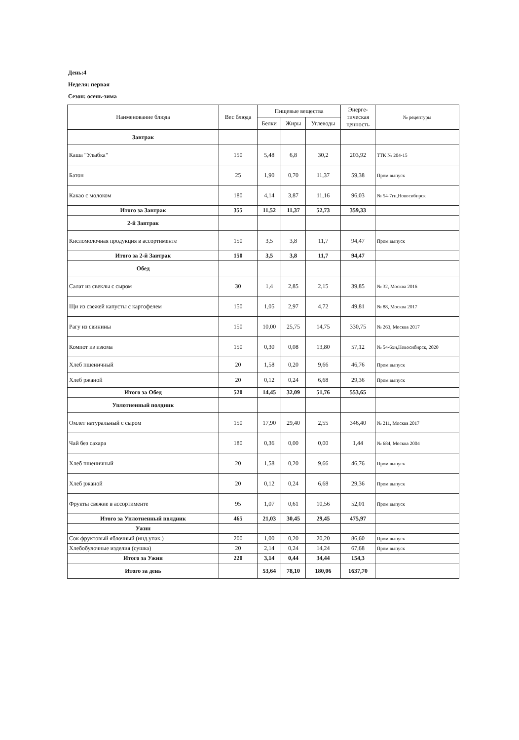День:4
Неделя: первая
Сезон: осень-зима
| Наименование блюда | Вес блюда | Пищевые вещества | | | Энерге- тическая ценность | № рецептуры |
| --- | --- | --- | --- | --- | --- | --- |
| | | Белки | Жиры | Углеводы | | |
| Завтрак | | | | | | |
| Каша "Улыбка" | 150 | 5,48 | 6,8 | 30,2 | 203,92 | ТТК № 204-15 |
| Батон | 25 | 1,90 | 0,70 | 11,37 | 59,38 | Пром.выпуск |
| Какао с молоком | 180 | 4,14 | 3,87 | 11,16 | 96,03 | № 54-7гн,Новосибирск |
| Итого за Завтрак | 355 | 11,52 | 11,37 | 52,73 | 359,33 | |
| 2-й Завтрак | | | | | | |
| Кисломолочная продукция в ассортименте | 150 | 3,5 | 3,8 | 11,7 | 94,47 | Пром.выпуск |
| Итого за 2-й Завтрак | 150 | 3,5 | 3,8 | 11,7 | 94,47 | |
| Обед | | | | | | |
| Салат из свеклы с сыром | 30 | 1,4 | 2,85 | 2,15 | 39,85 | № 32, Москва 2016 |
| Щи из свежей капусты с картофелем | 150 | 1,05 | 2,97 | 4,72 | 49,81 | № 88, Москва 2017 |
| Рагу из свинины | 150 | 10,00 | 25,75 | 14,75 | 330,75 | № 263, Москва 2017 |
| Компот из изюма | 150 | 0,30 | 0,08 | 13,80 | 57,12 | № 54-6хн,Новосибирск, 2020 |
| Хлеб пшеничный | 20 | 1,58 | 0,20 | 9,66 | 46,76 | Пром.выпуск |
| Хлеб ржаной | 20 | 0,12 | 0,24 | 6,68 | 29,36 | Пром.выпуск |
| Итого за Обед | 520 | 14,45 | 32,09 | 51,76 | 553,65 | |
| Уплотненный полдник | | | | | | |
| Омлет натуральный с сыром | 150 | 17,90 | 29,40 | 2,55 | 346,40 | № 211, Москва 2017 |
| Чай без сахара | 180 | 0,36 | 0,00 | 0,00 | 1,44 | № 684, Москва 2004 |
| Хлеб пшеничный | 20 | 1,58 | 0,20 | 9,66 | 46,76 | Пром.выпуск |
| Хлеб ржаной | 20 | 0,12 | 0,24 | 6,68 | 29,36 | Пром.выпуск |
| Фрукты свежие в ассортименте | 95 | 1,07 | 0,61 | 10,56 | 52,01 | Пром.выпуск |
| Итого за Уплотненный полдник | 465 | 21,03 | 30,45 | 29,45 | 475,97 | |
| Ужин | | | | | | |
| Сок фруктовый яблочный (инд.упак.) | 200 | 1,00 | 0,20 | 20,20 | 86,60 | Пром.выпуск |
| Хлебобулочные изделия (сушка) | 20 | 2,14 | 0,24 | 14,24 | 67,68 | Пром.выпуск |
| Итого за Ужин | 220 | 3,14 | 0,44 | 34,44 | 154,3 | |
| Итого за день | | 53,64 | 78,10 | 180,06 | 1637,70 | |